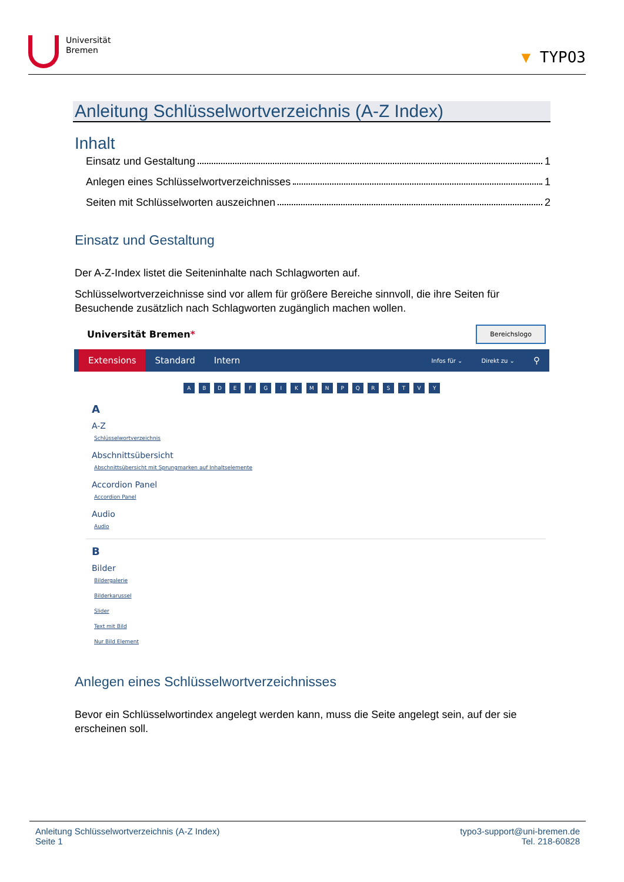Universität
Bremen
▼ TYPO3
Anleitung Schlüsselwortverzeichnis (A-Z Index)
Inhalt
Einsatz und Gestaltung 1
Anlegen eines Schlüsselwortverzeichnisses 1
Seiten mit Schlüsselworten auszeichnen 2
Einsatz und Gestaltung
Der A-Z-Index listet die Seiteninhalte nach Schlagworten auf.
Schlüsselwortverzeichnisse sind vor allem für größere Bereiche sinnvoll, die ihre Seiten für Besuchende zusätzlich nach Schlagworten zugänglich machen wollen.
Universität Bremen* Bereichslogo
Extensions Standard Intern Infos für ⌄ Direkt zu ⌄ ⚲
A B D E F G I K M N P Q R S T V Y
A
A-Z
Schlüsselwortverzeichnis
Abschnittsübersicht
Abschnittsübersicht mit Sprungmarken auf Inhaltselemente
Accordion Panel
Accordion Panel
Audio
Audio
B
Bilder
Bildergalerie
Bilderkarussel
Slider
Text mit Bild
Nur Bild Element
Anlegen eines Schlüsselwortverzeichnisses
Bevor ein Schlüsselwortindex angelegt werden kann, muss die Seite angelegt sein, auf der sie erscheinen soll.
Anleitung Schlüsselwortverzeichnis (A-Z Index)
Seite 1
typo3-support@uni-bremen.de
Tel. 218-60828